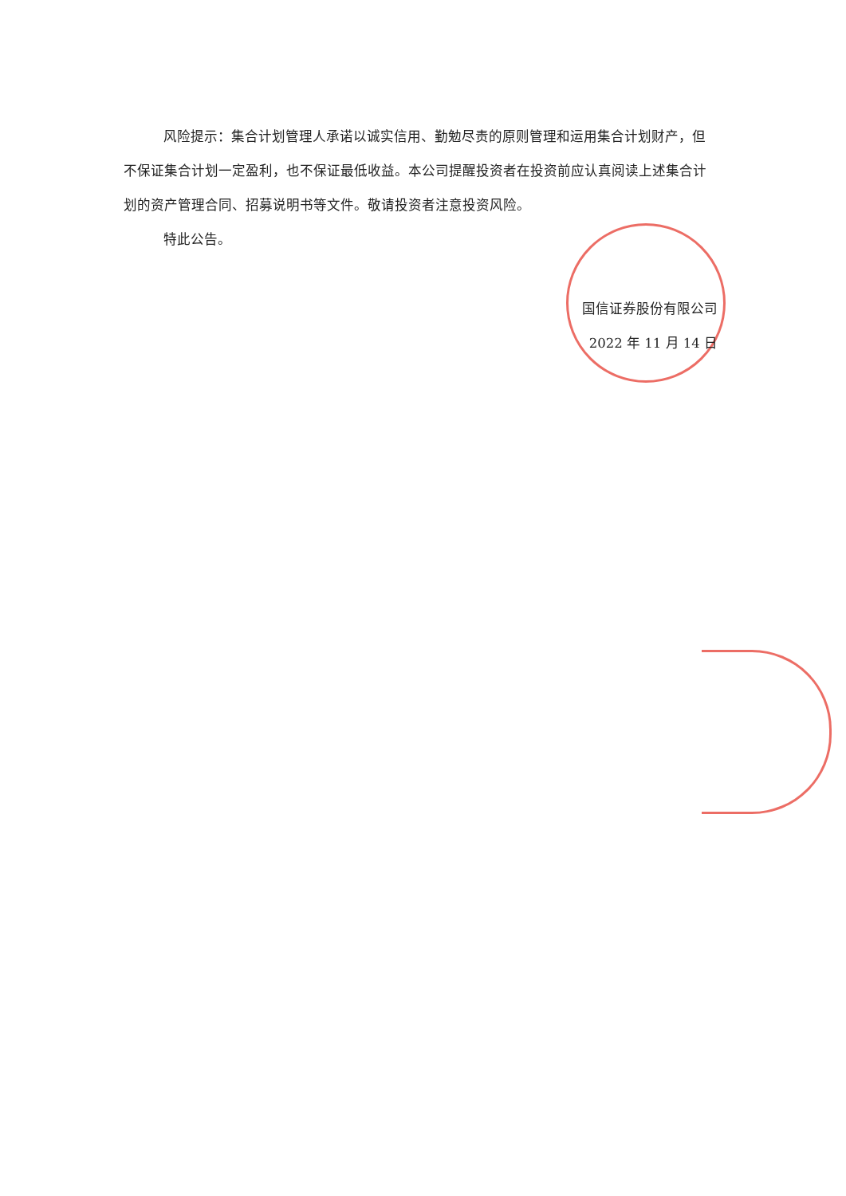风险提示：集合计划管理人承诺以诚实信用、勤勉尽责的原则管理和运用集合计划财产，但不保证集合计划一定盈利，也不保证最低收益。本公司提醒投资者在投资前应认真阅读上述集合计划的资产管理合同、招募说明书等文件。敬请投资者注意投资风险。
特此公告。
国信证券股份有限公司
2022 年 11 月 14 日